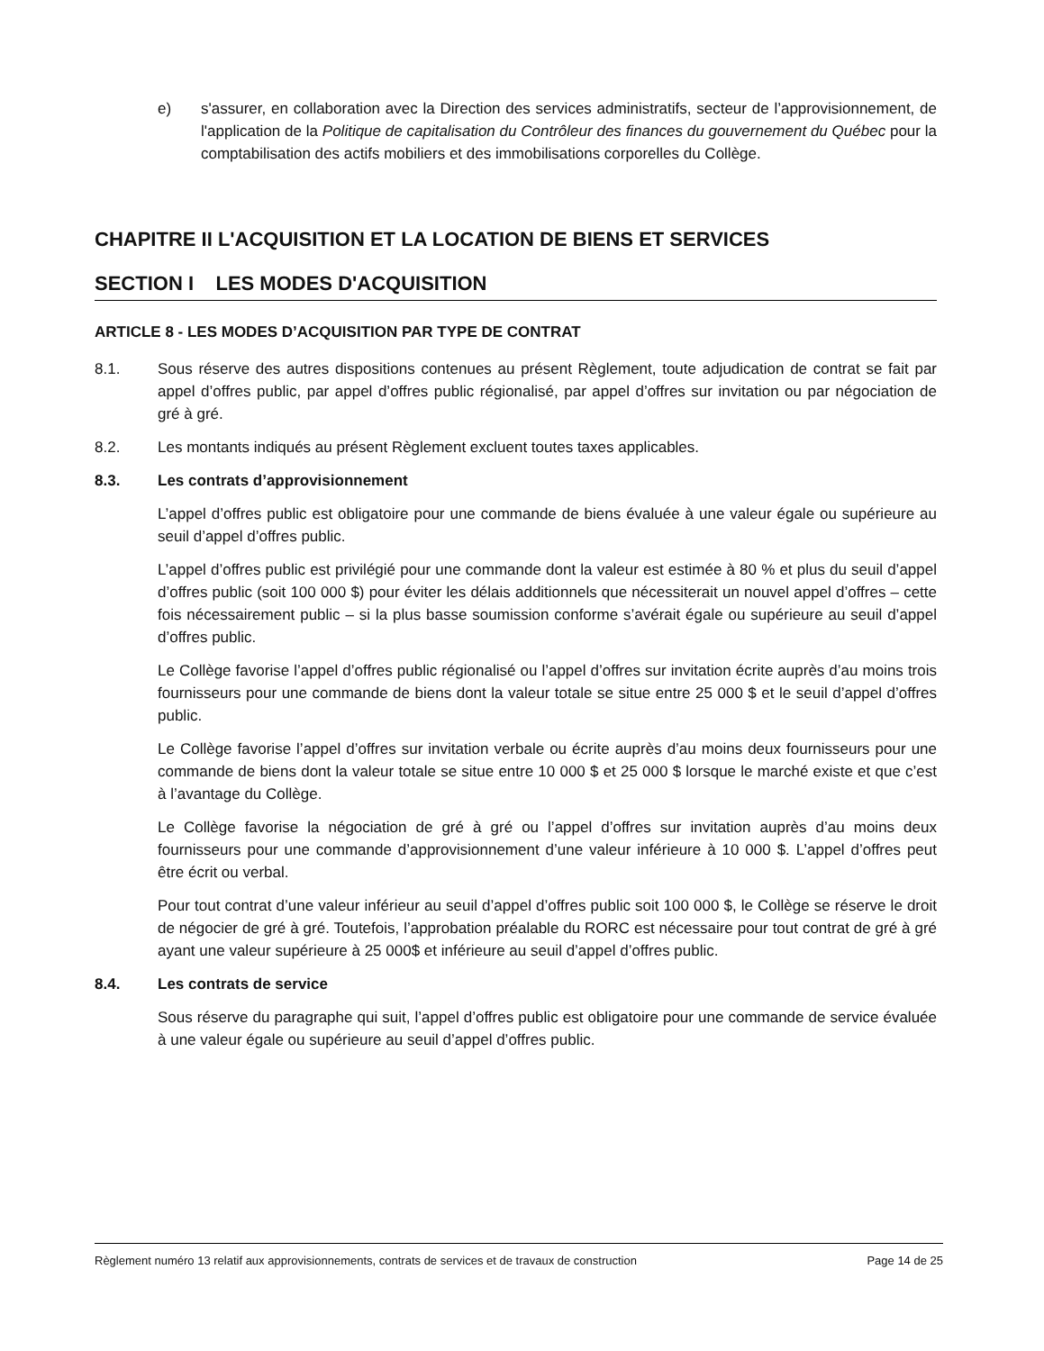e) s'assurer, en collaboration avec la Direction des services administratifs, secteur de l’approvisionnement, de l'application de la Politique de capitalisation du Contrôleur des finances du gouvernement du Québec pour la comptabilisation des actifs mobiliers et des immobilisations corporelles du Collège.
CHAPITRE II L'ACQUISITION ET LA LOCATION DE BIENS ET SERVICES
SECTION I LES MODES D'ACQUISITION
ARTICLE 8 - LES MODES D’ACQUISITION PAR TYPE DE CONTRAT
8.1. Sous réserve des autres dispositions contenues au présent Règlement, toute adjudication de contrat se fait par appel d’offres public, par appel d’offres public régionalisé, par appel d’offres sur invitation ou par négociation de gré à gré.
8.2. Les montants indiqués au présent Règlement excluent toutes taxes applicables.
8.3. Les contrats d’approvisionnement
L’appel d’offres public est obligatoire pour une commande de biens évaluée à une valeur égale ou supérieure au seuil d’appel d’offres public.
L’appel d’offres public est privilégié pour une commande dont la valeur est estimée à 80 % et plus du seuil d’appel d’offres public (soit 100 000 $) pour éviter les délais additionnels que nécessiterait un nouvel appel d’offres – cette fois nécessairement public – si la plus basse soumission conforme s’avérait égale ou supérieure au seuil d’appel d’offres public.
Le Collège favorise l’appel d’offres public régionalisé ou l’appel d’offres sur invitation écrite auprès d’au moins trois fournisseurs pour une commande de biens dont la valeur totale se situe entre 25 000 $ et le seuil d’appel d’offres public.
Le Collège favorise l’appel d’offres sur invitation verbale ou écrite auprès d’au moins deux fournisseurs pour une commande de biens dont la valeur totale se situe entre 10 000 $ et 25 000 $ lorsque le marché existe et que c’est à l’avantage du Collège.
Le Collège favorise la négociation de gré à gré ou l’appel d’offres sur invitation auprès d’au moins deux fournisseurs pour une commande d’approvisionnement d’une valeur inférieure à 10 000 $. L’appel d’offres peut être écrit ou verbal.
Pour tout contrat d’une valeur inférieur au seuil d’appel d’offres public soit 100 000 $, le Collège se réserve le droit de négocier de gré à gré. Toutefois, l’approbation préalable du RORC est nécessaire pour tout contrat de gré à gré ayant une valeur supérieure à 25 000$ et inférieure au seuil d’appel d’offres public.
8.4. Les contrats de service
Sous réserve du paragraphe qui suit, l’appel d’offres public est obligatoire pour une commande de service évaluée à une valeur égale ou supérieure au seuil d’appel d’offres public.
Règlement numéro 13 relatif aux approvisionnements, contrats de services et de travaux de construction Page 14 de 25